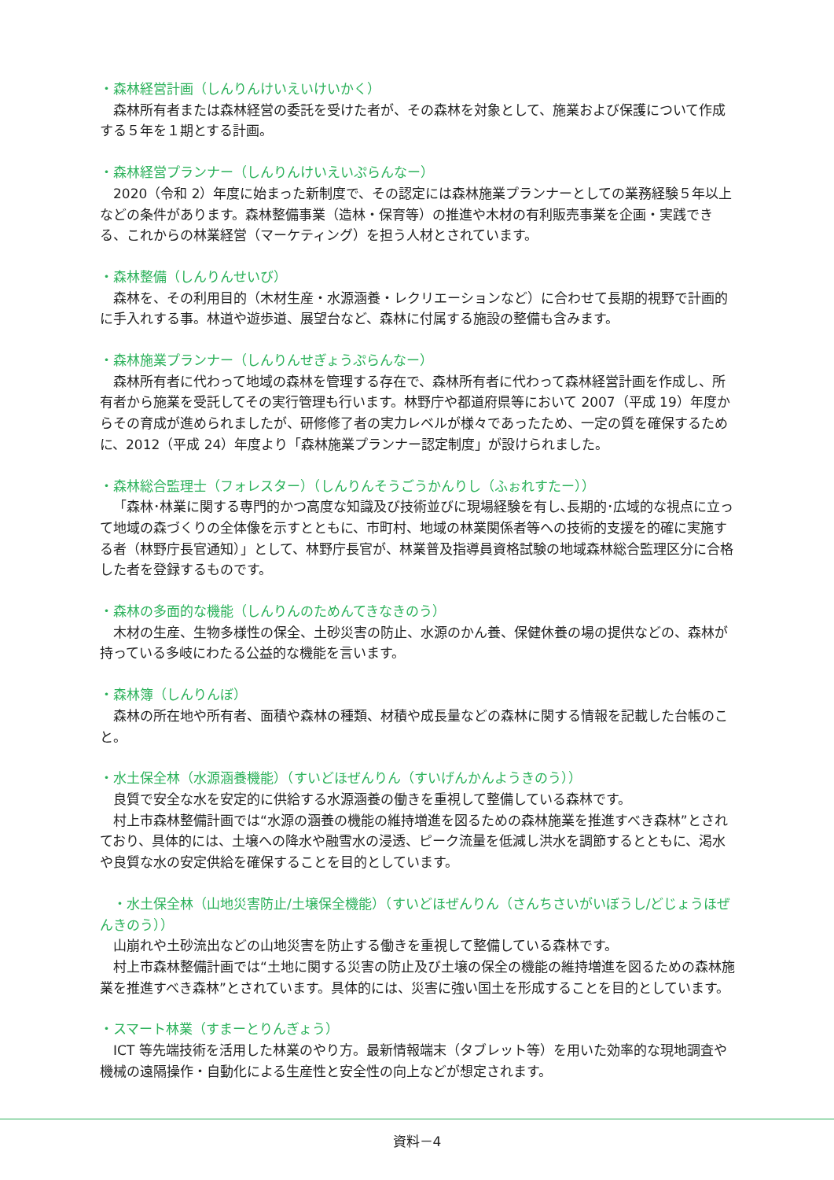・森林経営計画（しんりんけいえいけいかく）
森林所有者または森林経営の委託を受けた者が、その森林を対象として、施業および保護について作成する５年を１期とする計画。
・森林経営プランナー（しんりんけいえいぷらんなー）
2020（令和 2）年度に始まった新制度で、その認定には森林施業プランナーとしての業務経験５年以上などの条件があります。森林整備事業（造林・保育等）の推進や木材の有利販売事業を企画・実践できる、これからの林業経営（マーケティング）を担う人材とされています。
・森林整備（しんりんせいび）
森林を、その利用目的（木材生産・水源涵養・レクリエーションなど）に合わせて長期的視野で計画的に手入れする事。林道や遊歩道、展望台など、森林に付属する施設の整備も含みます。
・森林施業プランナー（しんりんせぎょうぷらんなー）
森林所有者に代わって地域の森林を管理する存在で、森林所有者に代わって森林経営計画を作成し、所有者から施業を受託してその実行管理も行います。林野庁や都道府県等において 2007（平成 19）年度からその育成が進められましたが、研修修了者の実力レベルが様々であったため、一定の質を確保するために、2012（平成 24）年度より「森林施業プランナー認定制度」が設けられました。
・森林総合監理士（フォレスター）（しんりんそうごうかんりし（ふぉれすたー））
「森林･林業に関する専門的かつ高度な知識及び技術並びに現場経験を有し､長期的･広域的な視点に立って地域の森づくりの全体像を示すとともに、市町村、地域の林業関係者等への技術的支援を的確に実施する者（林野庁長官通知）」として、林野庁長官が、林業普及指導員資格試験の地域森林総合監理区分に合格した者を登録するものです。
・森林の多面的な機能（しんりんのためんてきなきのう）
木材の生産、生物多様性の保全、土砂災害の防止、水源のかん養、保健休養の場の提供などの、森林が持っている多岐にわたる公益的な機能を言います。
・森林簿（しんりんぼ）
森林の所在地や所有者、面積や森林の種類、材積や成長量などの森林に関する情報を記載した台帳のこと。
・水土保全林（水源涵養機能）（すいどほぜんりん（すいげんかんようきのう））
良質で安全な水を安定的に供給する水源涵養の働きを重視して整備している森林です。
村上市森林整備計画では“水源の涵養の機能の維持増進を図るための森林施業を推進すべき森林”とされており、具体的には、土壌への降水や融雪水の浸透、ピーク流量を低減し洪水を調節するとともに、渇水や良質な水の安定供給を確保することを目的としています。
　・水土保全林（山地災害防止/土壌保全機能）（すいどほぜんりん（さんちさいがいぼうし/どじょうほぜんきのう））
山崩れや土砂流出などの山地災害を防止する働きを重視して整備している森林です。
村上市森林整備計画では“土地に関する災害の防止及び土壌の保全の機能の維持増進を図るための森林施業を推進すべき森林”とされています。具体的には、災害に強い国土を形成することを目的としています。
・スマート林業（すまーとりんぎょう）
ICT 等先端技術を活用した林業のやり方。最新情報端末（タブレット等）を用いた効率的な現地調査や機械の遠隔操作・自動化による生産性と安全性の向上などが想定されます。
資料－4